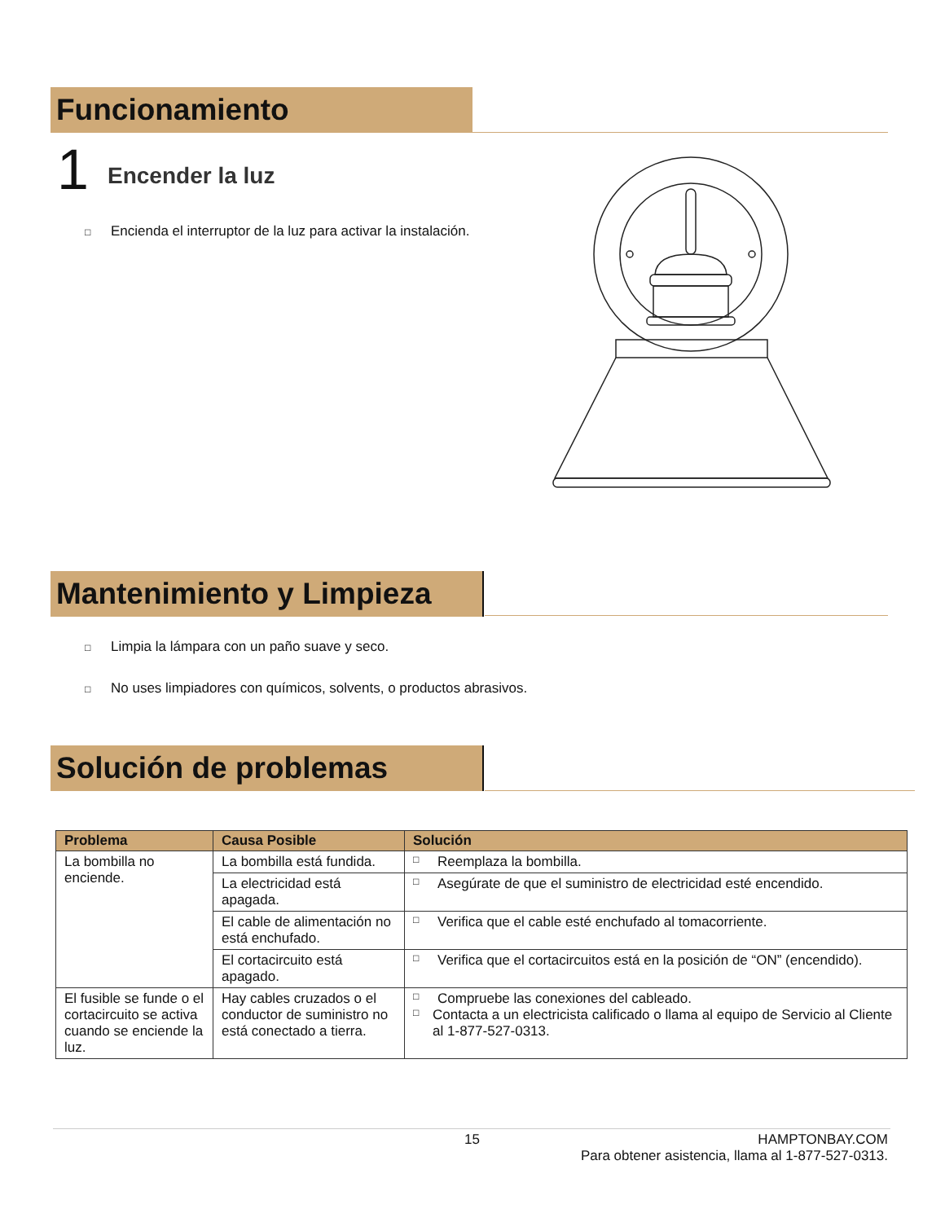Funcionamiento
1 Encender la luz
□ Encienda el interruptor de la luz para activar la instalación.
Mantenimiento y Limpieza
□ Limpia la lámpara con un paño suave y seco.
□ No uses limpiadores con químicos, solvents, o productos abrasivos.
Solución de problemas
| Problema | Causa Posible | Solución |
| --- | --- | --- |
| La bombilla no enciende. | La bombilla está fundida. | □ Reemplaza la bombilla. |
| | La electricidad está apagada. | □ Asegúrate de que el suministro de electricidad esté encendido. |
| | El cable de alimentación no está enchufado. | □ Verifica que el cable esté enchufado al tomacorriente. |
| | El cortacircuito está apagado. | □ Verifica que el cortacircuitos está en la posición de “ON” (encendido). |
| El fusible se funde o el cortacircuito se activa cuando se enciende la luz. | Hay cables cruzados o el conductor de suministro no está conectado a tierra. | □ Compruebe las conexiones del cableado. □ Contacta a un electricista calificado o llama al equipo de Servicio al Cliente al 1-877-527-0313. |
15
HAMPTONBAY.COM
Para obtener asistencia, llama al 1-877-527-0313.